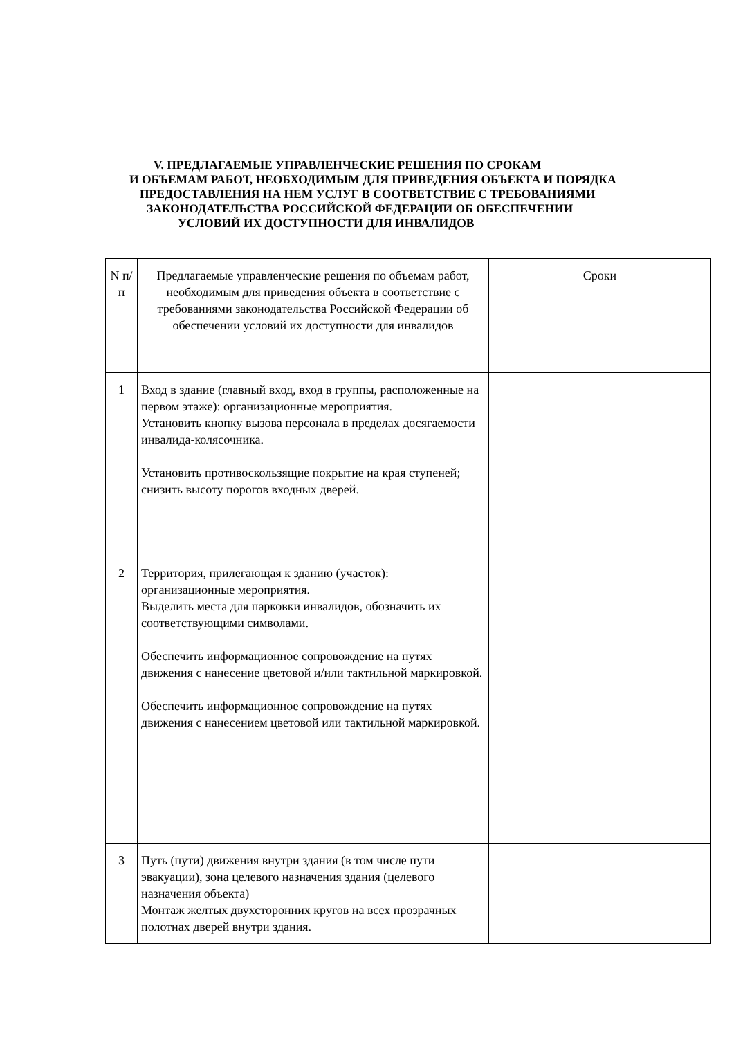V. ПРЕДЛАГАЕМЫЕ УПРАВЛЕНЧЕСКИЕ РЕШЕНИЯ ПО СРОКАМ
И ОБЪЕМАМ РАБОТ, НЕОБХОДИМЫМ ДЛЯ ПРИВЕДЕНИЯ ОБЪЕКТА И ПОРЯДКА
ПРЕДОСТАВЛЕНИЯ НА НЕМ УСЛУГ В СООТВЕТСТВИЕ С ТРЕБОВАНИЯМИ
ЗАКОНОДАТЕЛЬСТВА РОССИЙСКОЙ ФЕДЕРАЦИИ ОБ ОБЕСПЕЧЕНИИ
УСЛОВИЙ ИХ ДОСТУПНОСТИ ДЛЯ ИНВАЛИДОВ
| N п/п | Предлагаемые управленческие решения по объемам работ, необходимым для приведения объекта в соответствие с требованиями законодательства Российской Федерации об обеспечении условий их доступности для инвалидов | Сроки |
| --- | --- | --- |
| 1 | Вход в здание (главный вход, вход в группы, расположенные на первом этаже): организационные мероприятия. Установить кнопку вызова персонала в пределах досягаемости инвалида-колясочника. Установить противоскользящие покрытие на края ступеней; снизить высоту порогов входных дверей. | |
| 2 | Территория, прилегающая к зданию (участок): организационные мероприятия. Выделить места для парковки инвалидов, обозначить их соответствующими символами. Обеспечить информационное сопровождение на путях движения с нанесение цветовой и/или тактильной маркировкой. Обеспечить информационное сопровождение на путях движения с нанесением цветовой или тактильной маркировкой. | |
| 3 | Путь (пути) движения внутри здания (в том числе пути эвакуации), зона целевого назначения здания (целевого назначения объекта) Монтаж желтых двухсторонних кругов на всех прозрачных полотнах дверей внутри здания. | |